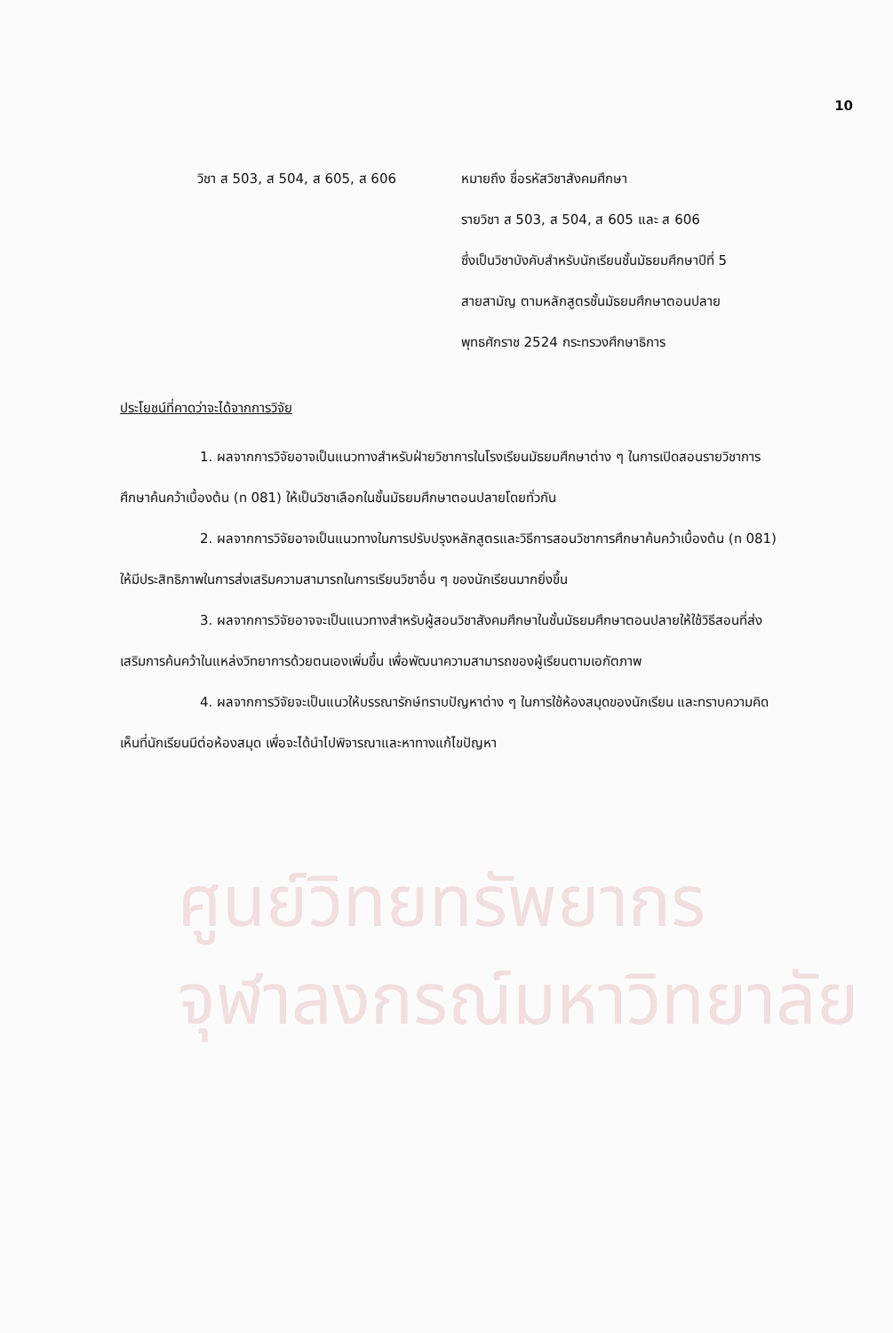10
วิชา ส 503, ส 504, ส 605, ส 606 หมายถึง ชื่อรหัสวิชาสังคมศึกษา
รายวิชา ส 503, ส 504, ส 605 และ ส 606
ซึ่งเป็นวิชาบังคับสำหรับนักเรียนชั้นมัธยมศึกษาปีที่ 5
สายสามัญ ตามหลักสูตรชั้นมัธยมศึกษาตอนปลาย
พุทธศักราช 2524 กระทรวงศึกษาธิการ
ประโยชน์ที่คาดว่าจะได้จากการวิจัย
1. ผลจากการวิจัยอาจเป็นแนวทางสำหรับฝ่ายวิชาการในโรงเรียนมัธยมศึกษาต่าง ๆ ในการเปิดสอนรายวิชาการศึกษาค้นคว้าเบื้องต้น (ท 081) ให้เป็นวิชาเลือกในชั้นมัธยมศึกษาตอนปลายโดยทั่วกัน
2. ผลจากการวิจัยอาจเป็นแนวทางในการปรับปรุงหลักสูตรและวิธีการสอนวิชาการศึกษาค้นคว้าเบื้องต้น (ท 081) ให้มีประสิทธิภาพในการส่งเสริมความสามารถในการเรียนวิชาอื่น ๆ ของนักเรียนมากยิ่งขึ้น
3. ผลจากการวิจัยอาจจะเป็นแนวทางสำหรับผู้สอนวิชาสังคมศึกษาในชั้นมัธยมศึกษาตอนปลายให้ใช้วิธีสอนที่ส่งเสริมการค้นคว้าในแหล่งวิทยาการด้วยตนเองเพิ่มขึ้น เพื่อพัฒนาความสามารถของผู้เรียนตามเอกัตภาพ
4. ผลจากการวิจัยจะเป็นแนวให้บรรณารักษ์ทราบปัญหาต่าง ๆ ในการใช้ห้องสมุดของนักเรียน และทราบความคิดเห็นที่นักเรียนมีต่อห้องสมุด เพื่อจะได้นำไปพิจารณาและหาทางแก้ไขปัญหา
ศูนย์วิทยทรัพยากร
จุฬาลงกรณ์มหาวิทยาลัย